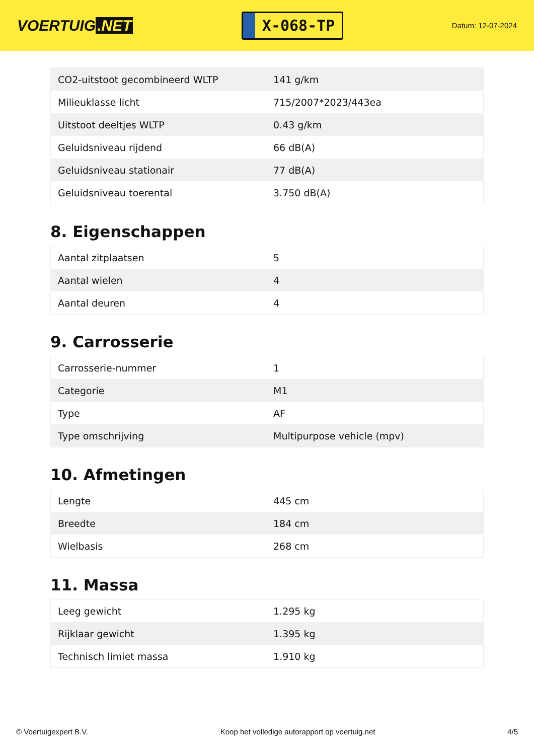VOERTUIG.NET
X-068-TP
Datum: 12-07-2024
| CO2-uitstoot gecombineerd WLTP | 141 g/km |
| Milieuklasse licht | 715/2007*2023/443ea |
| Uitstoot deeltjes WLTP | 0.43 g/km |
| Geluidsniveau rijdend | 66 dB(A) |
| Geluidsniveau stationair | 77 dB(A) |
| Geluidsniveau toerental | 3.750 dB(A) |
8. Eigenschappen
| Aantal zitplaatsen | 5 |
| Aantal wielen | 4 |
| Aantal deuren | 4 |
9. Carrosserie
| Carrosserie-nummer | 1 |
| Categorie | M1 |
| Type | AF |
| Type omschrijving | Multipurpose vehicle (mpv) |
10. Afmetingen
| Lengte | 445 cm |
| Breedte | 184 cm |
| Wielbasis | 268 cm |
11. Massa
| Leeg gewicht | 1.295 kg |
| Rijklaar gewicht | 1.395 kg |
| Technisch limiet massa | 1.910 kg |
© Voertuigexpert B.V. Koop het volledige autorapport op voertuig.net 4/5